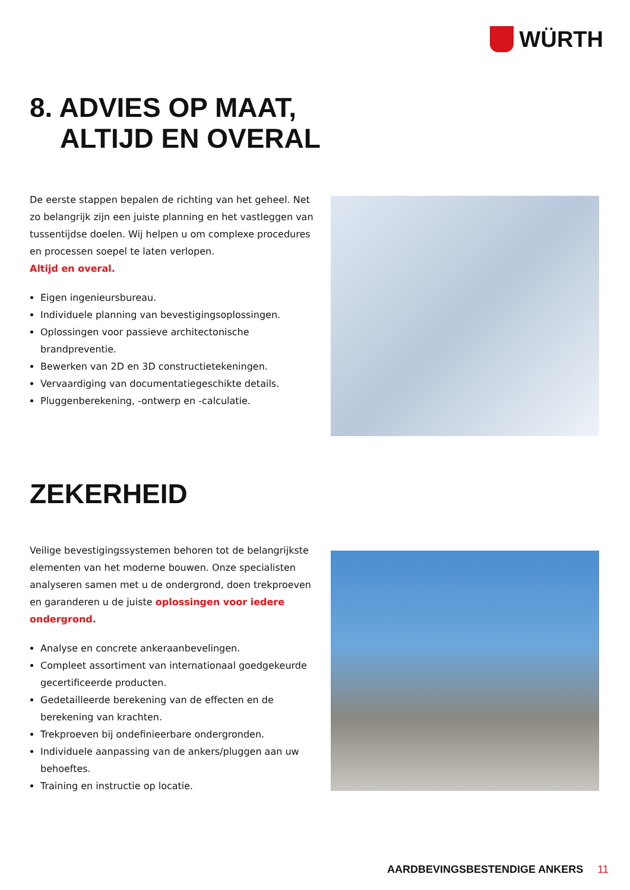WÜRTH
8. ADVIES OP MAAT,
ALTIJD EN OVERAL
De eerste stappen bepalen de richting van het geheel. Net zo belangrijk zijn een juiste planning en het vastleggen van tussentijdse doelen. Wij helpen u om complexe procedures en processen soepel te laten verlopen.
Altijd en overal.
Eigen ingenieursbureau.
Individuele planning van bevestigingsoplossingen.
Oplossingen voor passieve architectonische brandpreventie.
Bewerken van 2D en 3D constructietekeningen.
Vervaardiging van documentatiegeschikte details.
Pluggenberekening, -ontwerp en -calculatie.
ZEKERHEID
Veilige bevestigingssystemen behoren tot de belangrijkste elementen van het moderne bouwen. Onze specialisten analyseren samen met u de ondergrond, doen trekproeven en garanderen u de juiste oplossingen voor iedere ondergrond.
Analyse en concrete ankeraanbevelingen.
Compleet assortiment van internationaal goedgekeurde gecertificeerde producten.
Gedetailleerde berekening van de effecten en de berekening van krachten.
Trekproeven bij ondefinieerbare ondergronden.
Individuele aanpassing van de ankers/pluggen aan uw behoeftes.
Training en instructie op locatie.
AARDBEVINGSBESTENDIGE ANKERS 11